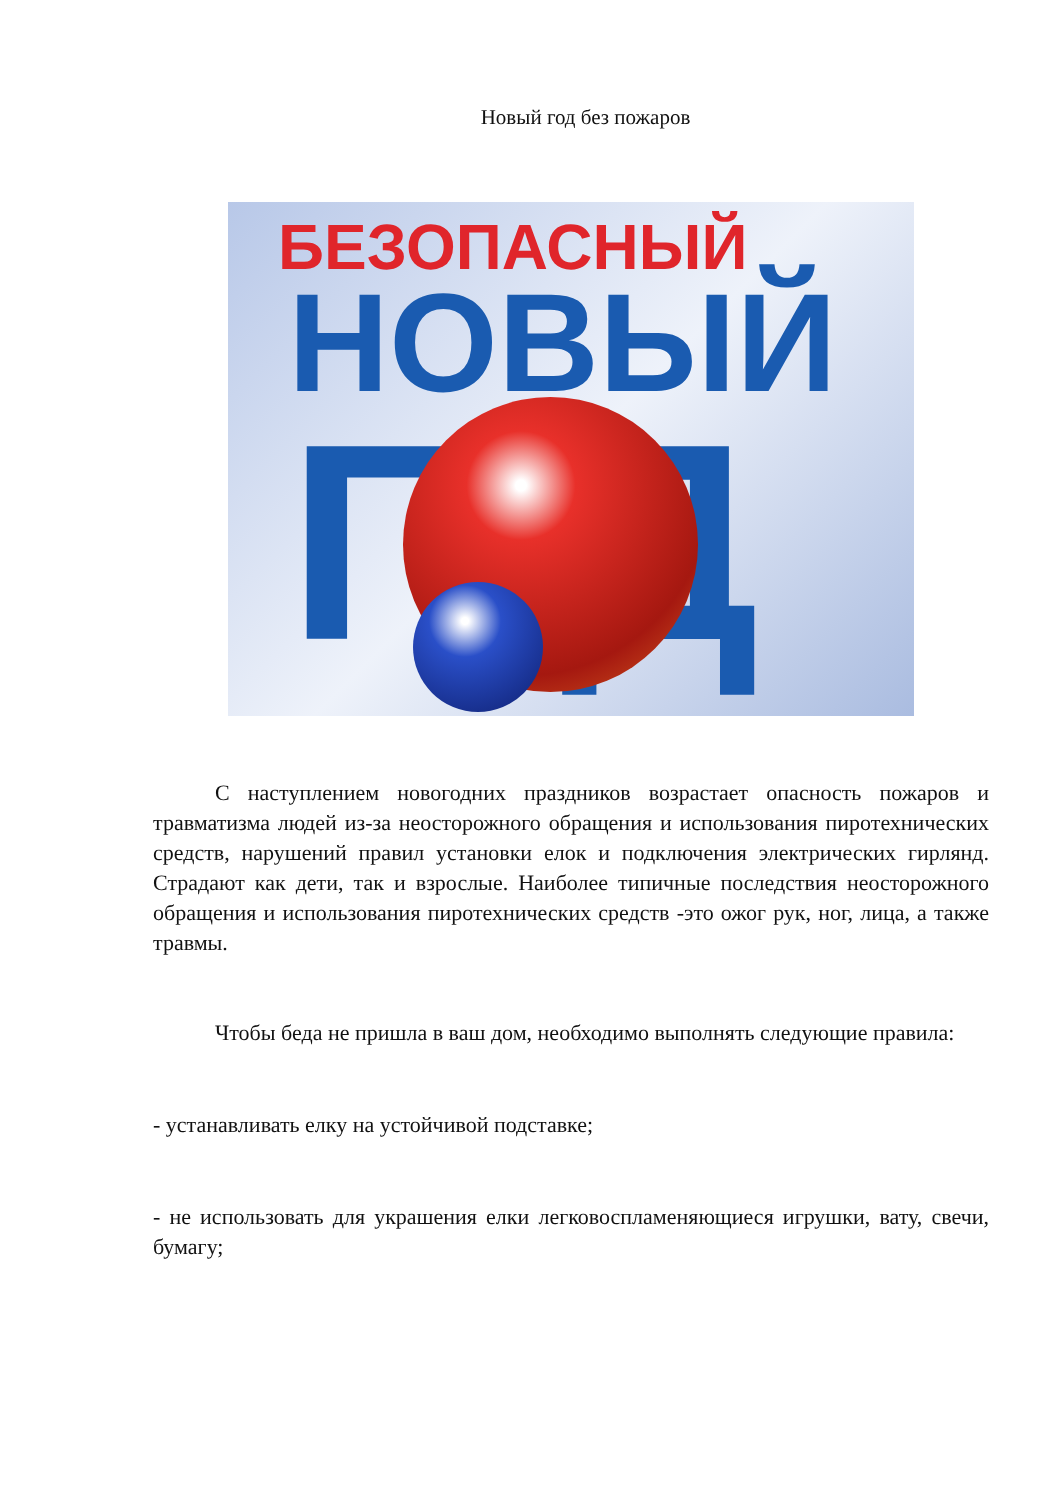Новый год без пожаров
БЕЗОПАСНЫЙ
НОВЫЙ
ГД
С наступлением новогодних праздников возрастает опасность пожаров и травматизма людей из-за неосторожного обращения и использования пиротехнических средств, нарушений правил установки елок и подключения электрических гирлянд. Страдают как дети, так и взрослые. Наиболее типичные последствия неосторожного обращения и использования пиротехнических средств -это ожог рук, ног, лица, а также травмы.
Чтобы беда не пришла в ваш дом, необходимо выполнять следующие правила:
- устанавливать елку на устойчивой подставке;
- не использовать для украшения елки легковоспламеняющиеся игрушки, вату, свечи, бумагу;